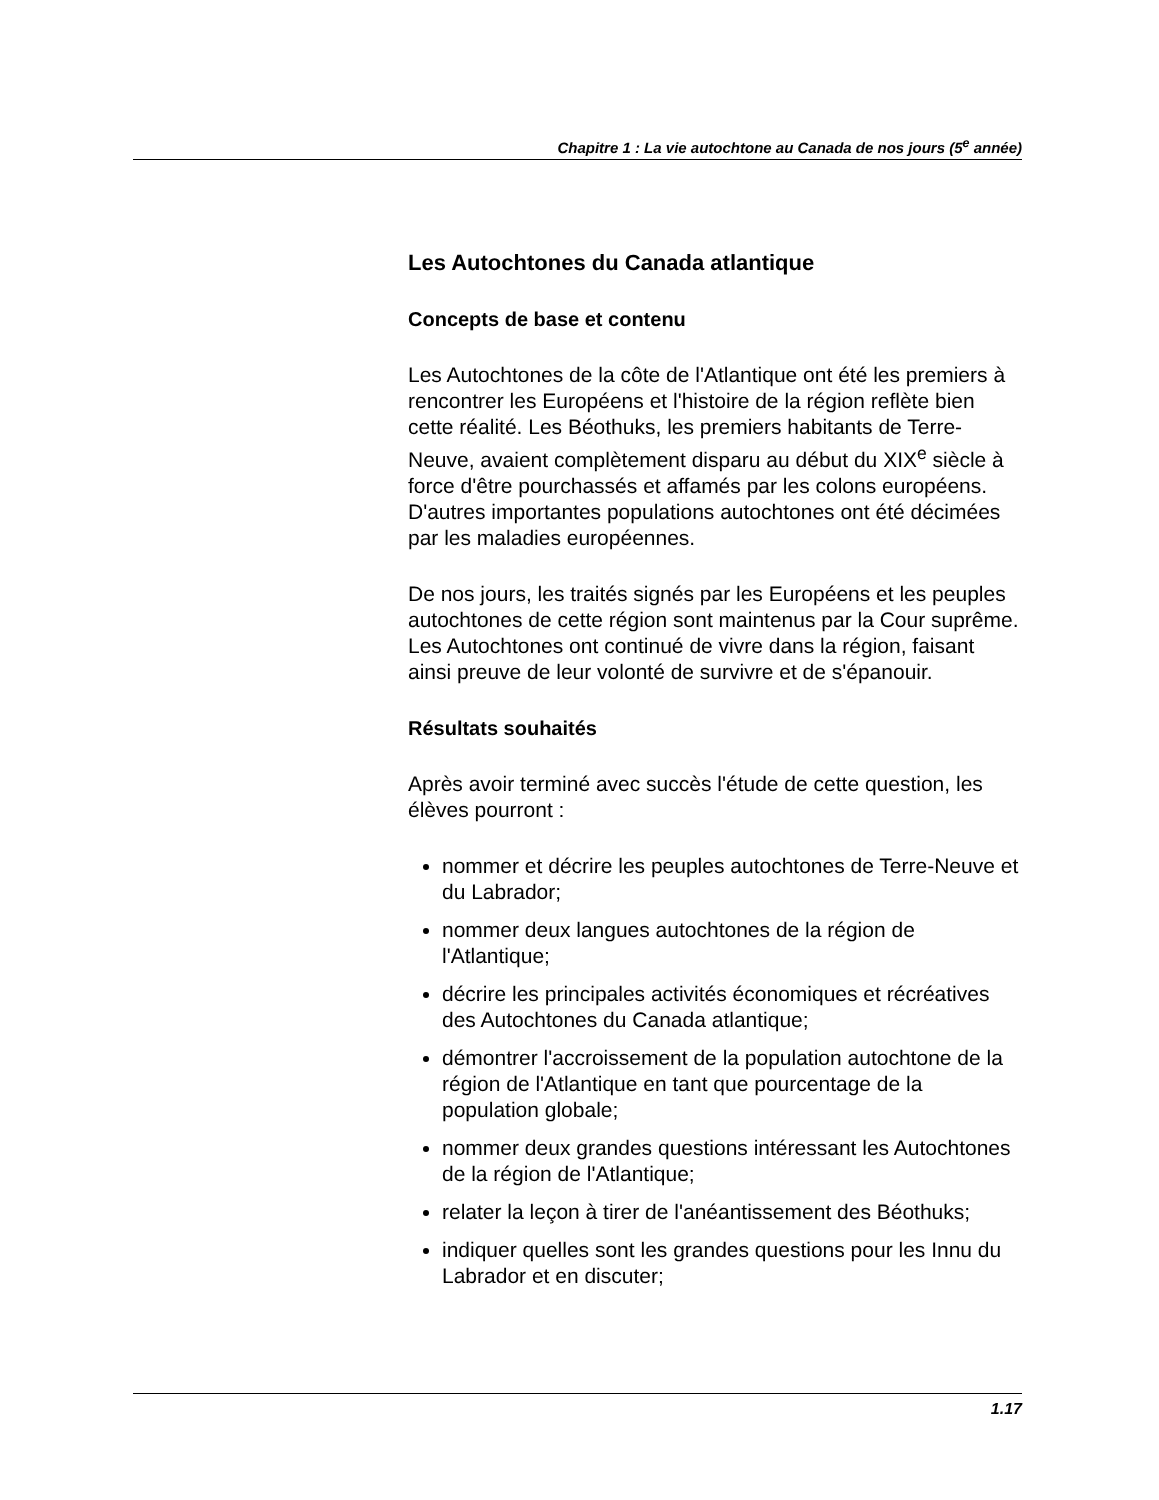Chapitre 1 : La vie autochtone au Canada de nos jours (5<sup>e</sup> année)
Les Autochtones du Canada atlantique
Concepts de base et contenu
Les Autochtones de la côte de l'Atlantique ont été les premiers à rencontrer les Européens et l'histoire de la région reflète bien cette réalité. Les Béothuks, les premiers habitants de Terre-Neuve, avaient complètement disparu au début du XIX<sup>e</sup> siècle à force d'être pourchassés et affamés par les colons européens. D'autres importantes populations autochtones ont été décimées par les maladies européennes.
De nos jours, les traités signés par les Européens et les peuples autochtones de cette région sont maintenus par la Cour suprême. Les Autochtones ont continué de vivre dans la région, faisant ainsi preuve de leur volonté de survivre et de s'épanouir.
Résultats souhaités
Après avoir terminé avec succès l'étude de cette question, les élèves pourront :
nommer et décrire les peuples autochtones de Terre-Neuve et du Labrador;
nommer deux langues autochtones de la région de l'Atlantique;
décrire les principales activités économiques et récréatives des Autochtones du Canada atlantique;
démontrer l'accroissement de la population autochtone de la région de l'Atlantique en tant que pourcentage de la population globale;
nommer deux grandes questions intéressant les Autochtones de la région de l'Atlantique;
relater la leçon à tirer de l'anéantissement des Béothuks;
indiquer quelles sont les grandes questions pour les Innu du Labrador et en discuter;
1.17